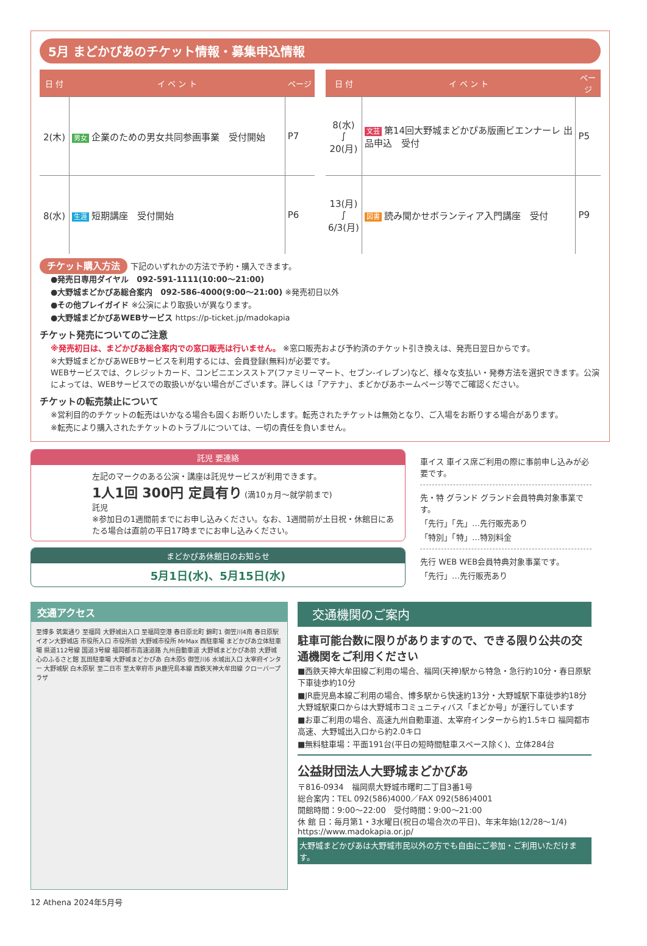5月 まどかぴあのチケット情報・募集申込情報
| 日 付 | イ ベ ン ト | ページ |
| --- | --- | --- |
| 2(木) | 男女 企業のための男女共同参画事業 受付開始 | P7 |
| 8(水) | 生涯 短期講座 受付開始 | P6 |
| 日 付 | イ ベ ン ト | ページ |
| --- | --- | --- |
| 8(水) ∫ 20(月) | 文芸 第14回大野城まどかぴあ版画ビエンナーレ 出品申込 受付 | P5 |
| 13(月) ∫ 6/3(月) | 図書 読み聞かせボランティア入門講座 受付 | P9 |
チケット購入方法 下記のいずれかの方法で予約・購入できます。
●発売日専用ダイヤル　092-591-1111(10:00〜21:00)
●大野城まどかぴあ総合案内　092-586-4000(9:00〜21:00) ※発売初日以外
●その他プレイガイド ※公演により取扱いが異なります。
●大野城まどかぴあWEBサービス https://p-ticket.jp/madokapia
チケット発売についてのご注意
※発売初日は、まどかぴあ総合案内での窓口販売は行いません。 ※窓口販売および予約済のチケット引き換えは、発売日翌日からです。
※大野城まどかぴあWEBサービスを利用するには、会員登録(無料)が必要です。
WEBサービスでは、クレジットカード、コンビニエンスストア(ファミリーマート、セブン-イレブン)など、様々な支払い・発券方法を選択できます。公演によっては、WEBサービスでの取扱いがない場合がございます。詳しくは「アテナ」、まどかぴあホームページ等でご確認ください。
チケットの転売禁止について
※営利目的のチケットの転売はいかなる場合も固くお断りいたします。転売されたチケットは無効となり、ご入場をお断りする場合があります。
※転売により購入されたチケットのトラブルについては、一切の責任を負いません。
託児 要連絡
左記のマークのある公演・講座は託児サービスが利用できます。
1人1回 300円 定員有り (満10ヵ月〜就学前まで)
託児
※参加日の1週間前までにお申し込みください。なお、1週間前が土日祝・休館日にあたる場合は直前の平日17時までにお申し込みください。
まどかぴあ休館日のお知らせ
5月1日(水)、5月15日(水)
車イス 車イス席ご利用の際に事前申し込みが必要です。
先・特 グランド グランド会員特典対象事業です。
「先行」「先」…先行販売あり
「特別」「特」…特別料金
先行 WEB WEB会員特典対象事業です。
「先行」…先行販売あり
交通アクセス
至博多 筑紫通り 至福岡 大野城出入口 至福岡空港 春日原北町 錦町1 御笠川4南 春日原駅 イオン大野城店 市役所入口 市役所前 大野城市役所 MrMax 西駐車場 まどかぴあ立体駐車場 県道112号線 国道3号線 福岡都市高速道路 九州自動車道 大野城まどかぴあ前 大野城心のふるさと館 瓦田駐車場 大野城まどかぴあ 白木原5 御笠川6 水城出入口 太宰府インター 大野城駅 白木原駅 至二日市 至太宰府市 JR鹿児島本線 西鉄天神大牟田線 クローバープラザ
交通機関のご案内
駐車可能台数に限りがありますので、できる限り公共の交通機関をご利用ください
■西鉄天神大牟田線ご利用の場合、福岡(天神)駅から特急・急行約10分・春日原駅下車徒歩約10分
■JR鹿児島本線ご利用の場合、博多駅から快速約13分・大野城駅下車徒歩約18分 大野城駅東口からは大野城市コミュニティバス「まどか号」が運行しています
■お車ご利用の場合、高速九州自動車道、太宰府インターから約1.5キロ 福岡都市高速、大野城出入口から約2.0キロ
■無料駐車場：平面191台(平日の短時間駐車スペース除く)、立体284台
公益財団法人大野城まどかぴあ
〒816-0934　福岡県大野城市曙町二丁目3番1号
総合案内：TEL 092(586)4000／FAX 092(586)4001
開館時間：9:00〜22:00　受付時間：9:00〜21:00
休 館 日：毎月第1・3水曜日(祝日の場合次の平日)、年末年始(12/28〜1/4)
https://www.madokapia.or.jp/
大野城まどかぴあは大野城市民以外の方でも自由にご参加・ご利用いただけます。
12 Athena 2024年5月号